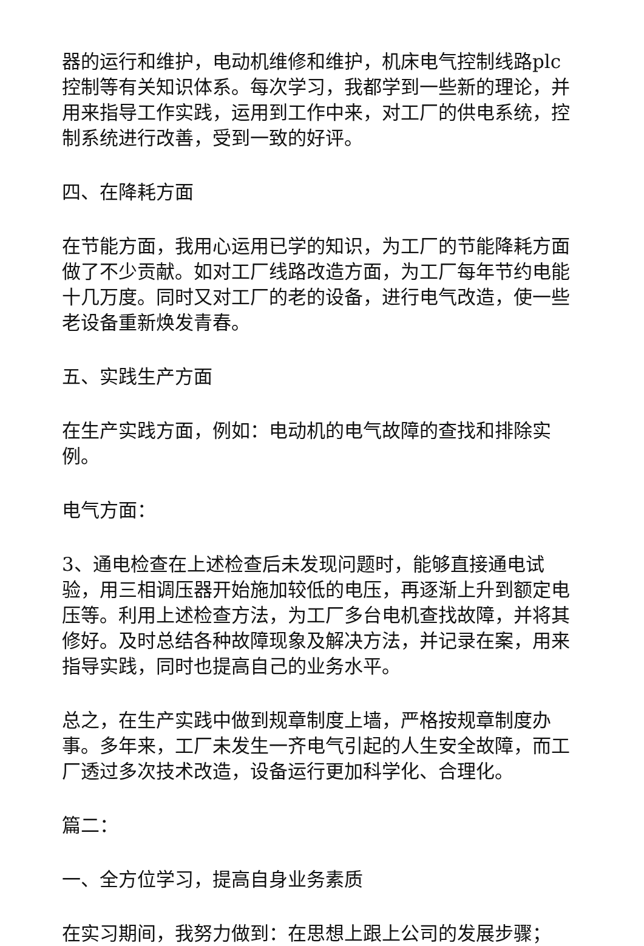器的运行和维护，电动机维修和维护，机床电气控制线路plc控制等有关知识体系。每次学习，我都学到一些新的理论，并用来指导工作实践，运用到工作中来，对工厂的供电系统，控制系统进行改善，受到一致的好评。
四、在降耗方面
在节能方面，我用心运用已学的知识，为工厂的节能降耗方面做了不少贡献。如对工厂线路改造方面，为工厂每年节约电能十几万度。同时又对工厂的老的设备，进行电气改造，使一些老设备重新焕发青春。
五、实践生产方面
在生产实践方面，例如：电动机的电气故障的查找和排除实例。
电气方面：
3、通电检查在上述检查后未发现问题时，能够直接通电试验，用三相调压器开始施加较低的电压，再逐渐上升到额定电压等。利用上述检查方法，为工厂多台电机查找故障，并将其修好。及时总结各种故障现象及解决方法，并记录在案，用来指导实践，同时也提高自己的业务水平。
总之，在生产实践中做到规章制度上墙，严格按规章制度办事。多年来，工厂未发生一齐电气引起的人生安全故障，而工厂透过多次技术改造，设备运行更加科学化、合理化。
篇二：
一、全方位学习，提高自身业务素质
在实习期间，我努力做到：在思想上跟上公司的发展步骤；